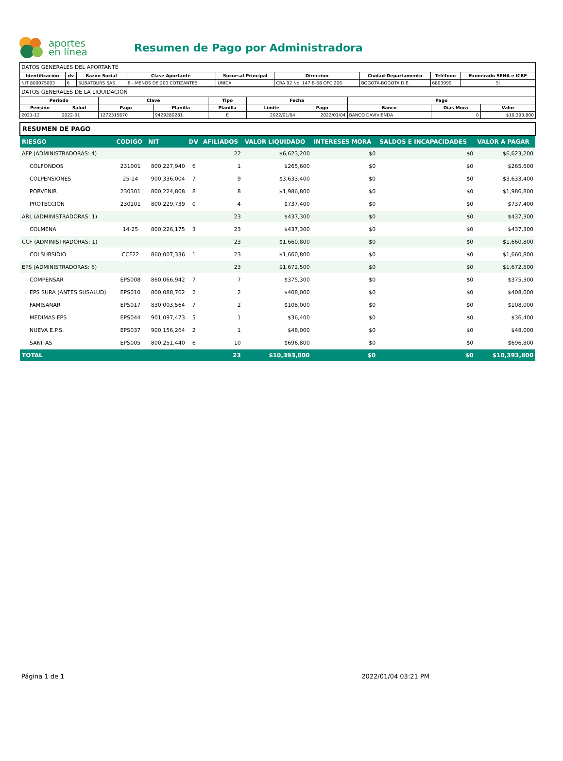aportes
en línea
Resumen de Pago por Administradora
DATOS GENERALES DEL APORTANTE
| Identificación | dv | Razon Social | Clase Aportante | Sucursal Principal | Direccion | Ciudad-Departamento | Teléfono | Exonerado SENA e ICBF |
| --- | --- | --- | --- | --- | --- | --- | --- | --- |
| NIT 800075003 | 6 | SUBATOURS SAS | B - MENOS DE 200 COTIZANTES | UNICA | CRA 92 No. 147 B-68 OFC 206 | BOGOTA-BOGOTA D.E. | 6803999 | Si |
DATOS GENERALES DE LA LIQUIDACION
| Periodo | | Clave | | Tipo | Fecha | | Pago | | |
| --- | --- | --- | --- | --- | --- | --- | --- | --- | --- |
| Pensión | Salud | Pago | Planilla | Planilla | Limite | Pago | Banco | Dias Mora | Valor |
| 2021-12 | 2022-01 | 1272315670 | 9429280281 | E | 2022/01/04 | 2022/01/04 | BANCO DAVIVIENDA | 0 | $10,393,800 |
| RESUMEN DE PAGO | | | | | | | | |
| RIESGO | CODIGO | NIT | DV | AFILIADOS | VALOR LIQUIDADO | INTERESES MORA | SALDOS E INCAPACIDADES | VALOR A PAGAR |
| AFP (ADMINISTRADORAS: 4) | | | | 22 | $6,623,200 | $0 | $0 | $6,623,200 |
| COLFONDOS | 231001 | 800,227,940 | 6 | 1 | $265,600 | $0 | $0 | $265,600 |
| COLPENSIONES | 25-14 | 900,336,004 | 7 | 9 | $3,633,400 | $0 | $0 | $3,633,400 |
| PORVENIR | 230301 | 800,224,808 | 8 | 8 | $1,986,800 | $0 | $0 | $1,986,800 |
| PROTECCION | 230201 | 800,229,739 | 0 | 4 | $737,400 | $0 | $0 | $737,400 |
| ARL (ADMINISTRADORAS: 1) | | | | 23 | $437,300 | $0 | $0 | $437,300 |
| COLMENA | 14-25 | 800,226,175 | 3 | 23 | $437,300 | $0 | $0 | $437,300 |
| CCF (ADMINISTRADORAS: 1) | | | | 23 | $1,660,800 | $0 | $0 | $1,660,800 |
| COLSUBSIDIO | CCF22 | 860,007,336 | 1 | 23 | $1,660,800 | $0 | $0 | $1,660,800 |
| EPS (ADMINISTRADORAS: 6) | | | | 23 | $1,672,500 | $0 | $0 | $1,672,500 |
| COMPENSAR | EPS008 | 860,066,942 | 7 | 7 | $375,300 | $0 | $0 | $375,300 |
| EPS SURA (ANTES SUSALUD) | EPS010 | 800,088,702 | 2 | 2 | $408,000 | $0 | $0 | $408,000 |
| FAMISANAR | EPS017 | 830,003,564 | 7 | 2 | $108,000 | $0 | $0 | $108,000 |
| MEDIMAS EPS | EPS044 | 901,097,473 | 5 | 1 | $36,400 | $0 | $0 | $36,400 |
| NUEVA E.P.S. | EPS037 | 900,156,264 | 2 | 1 | $48,000 | $0 | $0 | $48,000 |
| SANITAS | EPS005 | 800,251,440 | 6 | 10 | $696,800 | $0 | $0 | $696,800 |
| TOTAL | | | | 23 | $10,393,800 | $0 | $0 | $10,393,800 |
Página 1 de 1 2022/01/04 03:21 PM